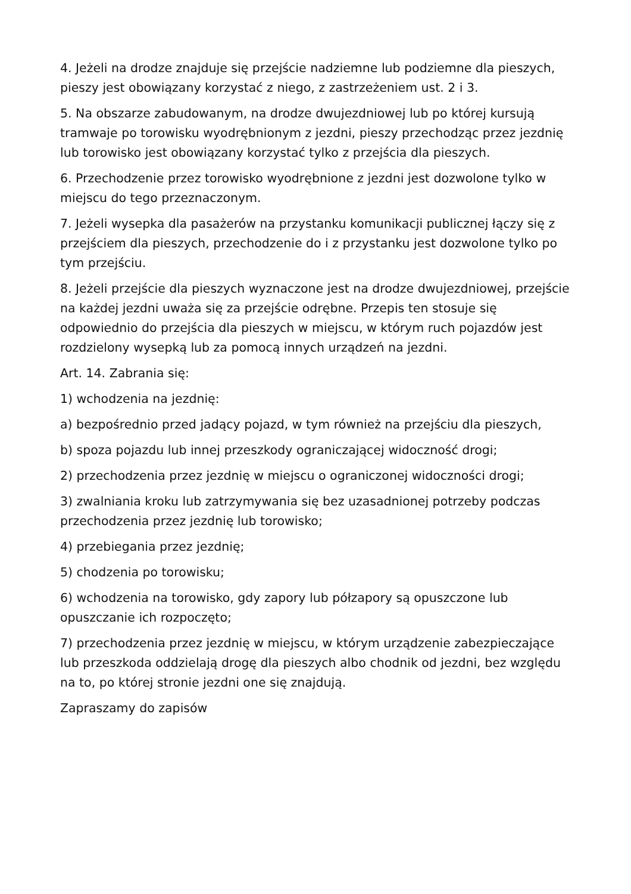4. Jeżeli na drodze znajduje się przejście nadziemne lub podziemne dla pieszych, pieszy jest obowiązany korzystać z niego, z zastrzeżeniem ust. 2 i 3.
5. Na obszarze zabudowanym, na drodze dwujezdniowej lub po której kursują tramwaje po torowisku wyodrębnionym z jezdni, pieszy przechodząc przez jezdnię lub torowisko jest obowiązany korzystać tylko z przejścia dla pieszych.
6. Przechodzenie przez torowisko wyodrębnione z jezdni jest dozwolone tylko w miejscu do tego przeznaczonym.
7. Jeżeli wysepka dla pasażerów na przystanku komunikacji publicznej łączy się z przejściem dla pieszych, przechodzenie do i z przystanku jest dozwolone tylko po tym przejściu.
8. Jeżeli przejście dla pieszych wyznaczone jest na drodze dwujezdniowej, przejście na każdej jezdni uważa się za przejście odrębne. Przepis ten stosuje się odpowiednio do przejścia dla pieszych w miejscu, w którym ruch pojazdów jest rozdzielony wysepką lub za pomocą innych urządzeń na jezdni.
Art. 14. Zabrania się:
1) wchodzenia na jezdnię:
a) bezpośrednio przed jadący pojazd, w tym również na przejściu dla pieszych,
b) spoza pojazdu lub innej przeszkody ograniczającej widoczność drogi;
2) przechodzenia przez jezdnię w miejscu o ograniczonej widoczności drogi;
3) zwalniania kroku lub zatrzymywania się bez uzasadnionej potrzeby podczas przechodzenia przez jezdnię lub torowisko;
4) przebiegania przez jezdnię;
5) chodzenia po torowisku;
6) wchodzenia na torowisko, gdy zapory lub półzapory są opuszczone lub opuszczanie ich rozpoczęto;
7) przechodzenia przez jezdnię w miejscu, w którym urządzenie zabezpieczające lub przeszkoda oddzielają drogę dla pieszych albo chodnik od jezdni, bez względu na to, po której stronie jezdni one się znajdują.
Zapraszamy do zapisów